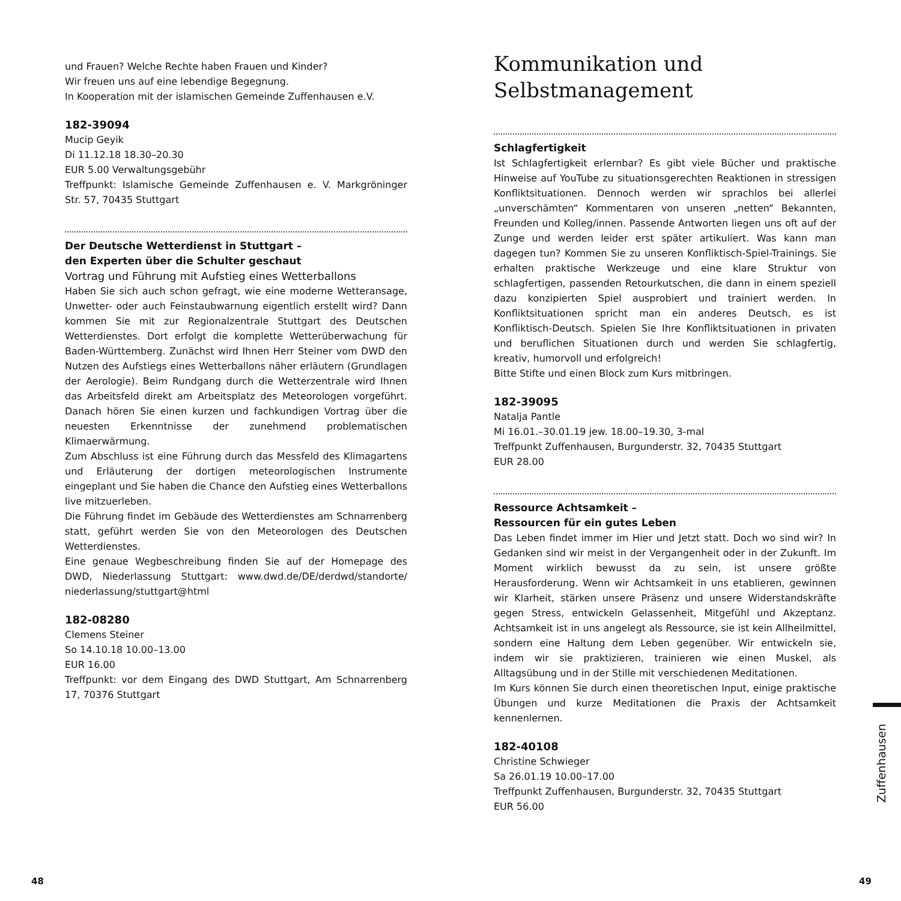und Frauen? Welche Rechte haben Frauen und Kinder?
Wir freuen uns auf eine lebendige Begegnung.
In Kooperation mit der islamischen Gemeinde Zuffenhausen e.V.
182-39094
Mucip Geyik
Di 11.12.18 18.30–20.30
EUR 5.00 Verwaltungsgebühr
Treffpunkt: Islamische Gemeinde Zuffenhausen e. V. Markgröninger Str. 57, 70435 Stuttgart
Der Deutsche Wetterdienst in Stuttgart –
den Experten über die Schulter geschaut
Vortrag und Führung mit Aufstieg eines Wetterballons
Haben Sie sich auch schon gefragt, wie eine moderne Wetteransage, Unwetter- oder auch Feinstaubwarnung eigentlich erstellt wird? Dann kommen Sie mit zur Regionalzentrale Stuttgart des Deutschen Wetterdienstes. Dort erfolgt die komplette Wetterüberwachung für Baden-Württemberg. Zunächst wird Ihnen Herr Steiner vom DWD den Nutzen des Aufstiegs eines Wetterballons näher erläutern (Grundlagen der Aerologie). Beim Rundgang durch die Wetterzentrale wird Ihnen das Arbeitsfeld direkt am Arbeitsplatz des Meteorologen vorgeführt. Danach hören Sie einen kurzen und fachkundigen Vortrag über die neuesten Erkenntnisse der zunehmend problematischen Klimaerwärmung.
Zum Abschluss ist eine Führung durch das Messfeld des Klimagartens und Erläuterung der dortigen meteorologischen Instrumente eingeplant und Sie haben die Chance den Aufstieg eines Wetterballons live mitzuerleben.
Die Führung findet im Gebäude des Wetterdienstes am Schnarrenberg statt, geführt werden Sie von den Meteorologen des Deutschen Wetterdienstes.
Eine genaue Wegbeschreibung finden Sie auf der Homepage des DWD, Niederlassung Stuttgart: www.dwd.de/DE/derdwd/standorte/ niederlassung/stuttgart@html
182-08280
Clemens Steiner
So 14.10.18 10.00–13.00
EUR 16.00
Treffpunkt: vor dem Eingang des DWD Stuttgart, Am Schnarrenberg 17, 70376 Stuttgart
Kommunikation und Selbstmanagement
Schlagfertigkeit
Ist Schlagfertigkeit erlernbar? Es gibt viele Bücher und praktische Hinweise auf YouTube zu situationsgerechten Reaktionen in stressigen Konfliktsituationen. Dennoch werden wir sprachlos bei allerlei „unverschämten“ Kommentaren von unseren „netten“ Bekannten, Freunden und Kolleg/innen. Passende Antworten liegen uns oft auf der Zunge und werden leider erst später artikuliert. Was kann man dagegen tun? Kommen Sie zu unseren Konfliktisch-Spiel-Trainings. Sie erhalten praktische Werkzeuge und eine klare Struktur von schlagfertigen, passenden Retourkutschen, die dann in einem speziell dazu konzipierten Spiel ausprobiert und trainiert werden. In Konfliktsituationen spricht man ein anderes Deutsch, es ist Konfliktisch-Deutsch. Spielen Sie Ihre Konfliktsituationen in privaten und beruflichen Situationen durch und werden Sie schlagfertig, kreativ, humorvoll und erfolgreich!
Bitte Stifte und einen Block zum Kurs mitbringen.
182-39095
Natalja Pantle
Mi 16.01.–30.01.19 jew. 18.00–19.30, 3-mal
Treffpunkt Zuffenhausen, Burgunderstr. 32, 70435 Stuttgart
EUR 28.00
Ressource Achtsamkeit –
Ressourcen für ein gutes Leben
Das Leben findet immer im Hier und Jetzt statt. Doch wo sind wir? In Gedanken sind wir meist in der Vergangenheit oder in der Zukunft. Im Moment wirklich bewusst da zu sein, ist unsere größte Herausforderung. Wenn wir Achtsamkeit in uns etablieren, gewinnen wir Klarheit, stärken unsere Präsenz und unsere Widerstandskräfte gegen Stress, entwickeln Gelassenheit, Mitgefühl und Akzeptanz. Achtsamkeit ist in uns angelegt als Ressource, sie ist kein Allheilmittel, sondern eine Haltung dem Leben gegenüber. Wir entwickeln sie, indem wir sie praktizieren, trainieren wie einen Muskel, als Alltagsübung und in der Stille mit verschiedenen Meditationen.
Im Kurs können Sie durch einen theoretischen Input, einige praktische Übungen und kurze Meditationen die Praxis der Achtsamkeit kennenlernen.
182-40108
Christine Schwieger
Sa 26.01.19 10.00–17.00
Treffpunkt Zuffenhausen, Burgunderstr. 32, 70435 Stuttgart
EUR 56.00
Zuffenhausen
48 49